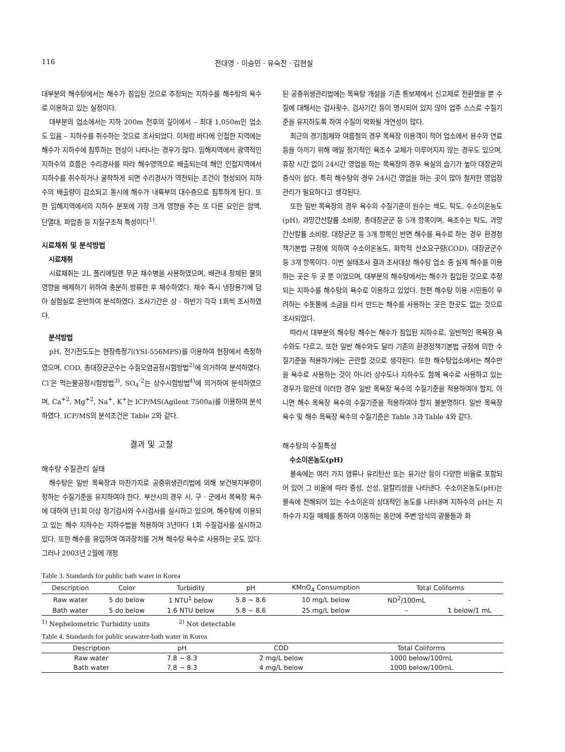116 전대영 · 이승민 · 유숙진 · 김현실
대부분의 해수탕에서는 해수가 침입된 것으로 추정되는 지하수를 해수탕의 욕수로 이용하고 있는 실정이다.
대부분의 업소에서는 지하 200m 전후의 깊이에서 – 최대 1,050m인 업소도 있음 – 지하수를 취수하는 것으로 조사되었다. 이처럼 바다에 인접한 지역에는 해수가 지하수에 침투하는 현상이 나타나는 경우가 많다. 임해지역에서 광역적인 지하수의 흐름은 수리경사를 따라 해수영역으로 배출되는데 해안 인접지역에서 지하수를 취수하거나 굴착하게 되면 수리경사가 역전되는 조건이 형성되어 지하수의 배출량이 감소되고 동시에 해수가 내륙부의 대수층으로 침투하게 된다. 또한 임해지역에서의 지하수 분포에 가장 크게 영향을 주는 또 다른 요인은 암맥, 단열대, 파압층 등 지질구조적 특성이다<sup>1)</sup>.
시료채취 및 분석방법
시료채취
시료채취는 2L 폴리에틸렌 무균 채수병을 사용하였으며, 배관내 정체된 물의 영향을 배제하기 위하여 충분히 방류한 후 채수하였다. 채수 즉시 냉장용기에 담아 실험실로 운반하여 분석하였다. 조사기간은 상 · 하반기 각각 1회씩 조사하였다.
분석방법
pH, 전기전도도는 현장측정기(YSI-556MPS)를 이용하여 현장에서 측정하였으며, COD, 총대장균군수는 수질오염공정시험방법<sup>2)</sup>에 의거하여 분석하였다. Cl<sup>-</sup>은 먹는물공정시험방법<sup>3)</sup>, SO<sub>4</sub><sup>-2</sup>는 상수시험방법<sup>4)</sup>에 의거하여 분석하였으며, Ca<sup>+2</sup>, Mg<sup>+2</sup>, Na<sup>+</sup>, K<sup>+</sup>는 ICP/MS(Agilent 7500a)를 이용하여 분석하였다. ICP/MS의 분석조건은 Table 2와 같다.
결과 및 고찰
해수탕 수질관리 실태
해수탕은 일반 목욕장과 마찬가지로 공중위생관리법에 의해 보건복지부령이 정하는 수질기준을 유지하여야 한다. 부산시의 경우 시, 구 · 군에서 목욕장 욕수에 대하여 년1회 이상 정기검사와 수시검사를 실시하고 있으며, 해수탕에 이용되고 있는 해수 지하수는 지하수법을 적용하여 3년마다 1회 수질검사를 실시하고 있다. 또한 해수를 유입하여 여과장치를 거쳐 해수탕 욕수로 사용하는 곳도 있다. 그러나 2003년 2월에 개정
된 공중위생관리법에는 목욕탕 개설을 기존 통보제에서 신고제로 전환했을 뿐 수질에 대해서는 검사횟수, 검사기간 등이 명시되어 있지 않아 업주 스스로 수질기준을 유지하도록 하여 수질이 악화될 개연성이 많다.
최근의 경기침체와 여름철의 경우 목욕장 이용객이 적어 업소에서 용수와 연료 등을 아끼기 위해 매일 정기적인 욕조수 교체가 이루어지지 않는 경우도 있으며, 휴장 시간 없이 24시간 영업을 하는 목욕장의 경우 욕실의 습기가 높아 대장균의 증식이 쉽다. 특히 해수탕의 경우 24시간 영업을 하는 곳이 많아 철저한 영업장 관리가 필요하다고 생각된다.
또한 일반 목욕장의 경우 욕수의 수질기준이 원수는 색도, 탁도, 수소이온농도(pH), 과망간산칼륨 소비량, 총대장균군 등 5개 항목이며, 욕조수는 탁도, 과망간산칼륨 소비량, 대장균군 등 3개 항목인 반면 해수를 욕수로 하는 경우 환경정책기본법 규정에 의하여 수소이온농도, 화학적 산소요구량(COD), 대장균군수 등 3개 항목이다. 이번 실태조사 결과 조사대상 해수탕 업소 중 실제 해수를 이용하는 곳은 두 곳 뿐 이었으며, 대부분의 해수탕에서는 해수가 침입된 것으로 추정되는 지하수를 해수탕의 욕수로 이용하고 있었다. 한편 해수탕 이용 시민들이 우려하는 수돗물에 소금을 타서 만드는 해수를 사용하는 곳은 한곳도 없는 것으로 조사되었다.
따라서 대부분의 해수탕 해수는 해수가 침입된 지하수로, 일반적인 목욕장 욕수와도 다르고, 또한 일반 해수와도 달라 기존의 환경정책기본법 규정에 의한 수질기준을 적용하기에는 곤란할 것으로 생각된다. 또한 해수탕업소에서는 해수만을 욕수로 사용하는 것이 아니라 상수도나 지하수도 함께 욕수로 사용하고 있는 경우가 많은데 이러한 경우 일반 목욕장 욕수의 수질기준을 적용하여야 할지, 아니면 해수 목욕장 욕수의 수질기준을 적용하여야 할지 불분명하다. 일반 목욕장 욕수 및 해수 목욕장 욕수의 수질기준은 Table 3과 Table 4와 같다.
해수탕의 수질특성
수소이온농도(pH)
물속에는 여러 가지 염류나 유리탄산 또는 유기산 등이 다양한 비율로 포함되어 있어 그 비율에 따라 중성, 산성, 알칼리성을 나타낸다. 수소이온농도(pH)는 물속에 전해되어 있는 수소이온의 상대적인 농도를 나타내며 지하수의 pH는 지하수가 지질 매체를 통하여 이동하는 동안에 주변 암석의 광물들과 화
Table 3. Standards for public bath water in Korea
| Description | Color | Turbidity | pH | KMnO<sub>4</sub> Consumption | Total Coliforms | |
| --- | --- | --- | --- | --- | --- | --- |
| Raw water | 5 do below | 1 NTU<sup>1</sup> below | 5.8 ~ 8.6 | 10 mg/L below | ND<sup>2</sup>/100mL | – |
| Bath water | 5 do below | 1.6 NTU below | 5.8 ~ 8.6 | 25 mg/L below | – | 1 below/1 mL |
<sup>1)</sup> Nephelometric Turbidity units <sup>2)</sup> Not detectable
Table 4. Standards for public seawater-bath water in Korea
| Description | pH | COD | Total Coliforms |
| --- | --- | --- | --- |
| Raw water | 7.8 ~ 8.3 | 2 mg/L below | 1000 below/100mL |
| Bath water | 7.8 ~ 8.3 | 4 mg/L below | 1000 below/100mL |